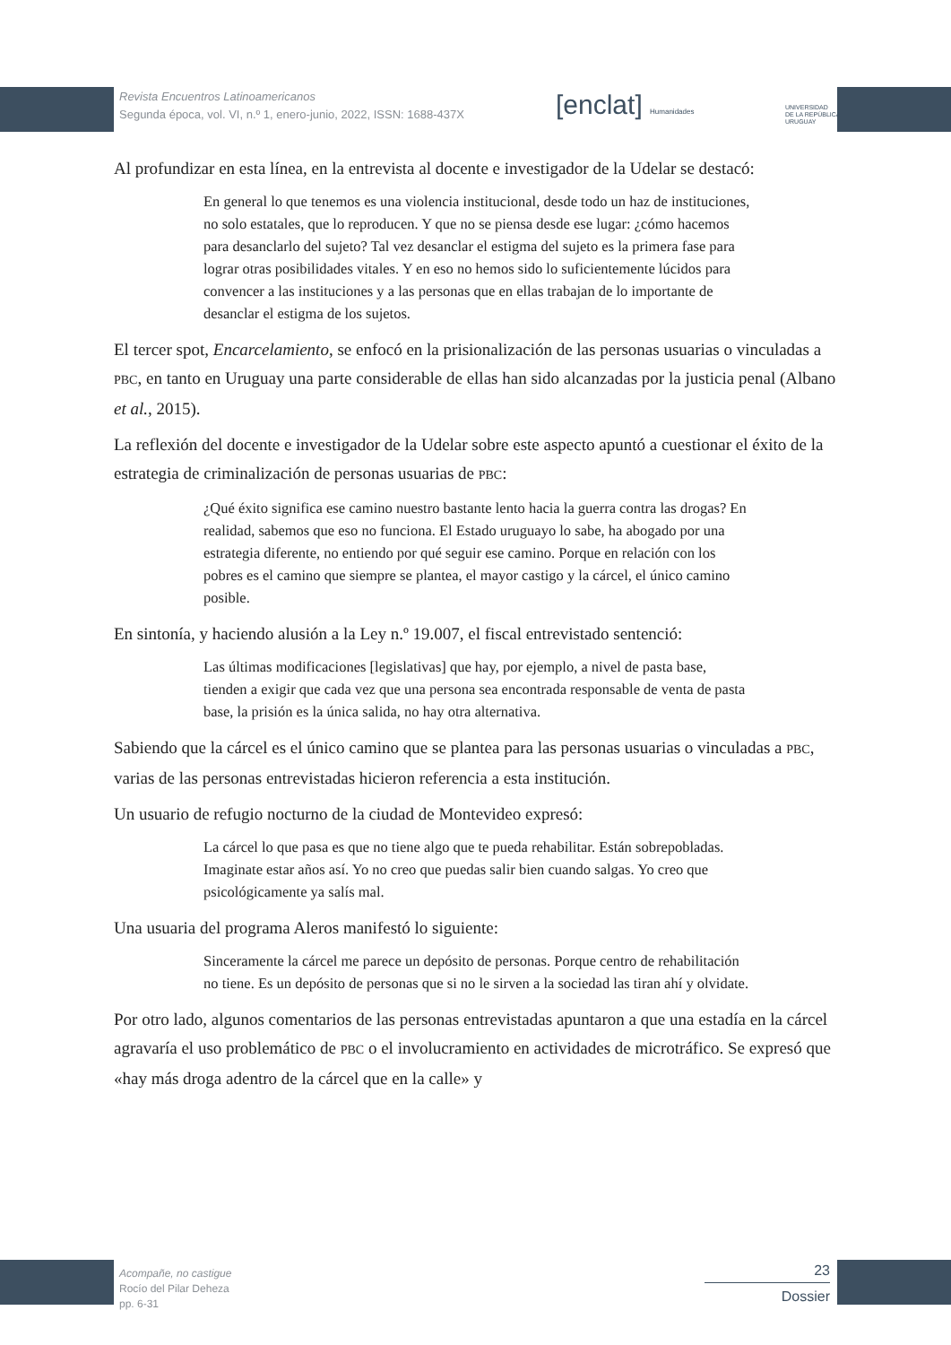Revista Encuentros Latinoamericanos
Segunda época, vol. VI, n.º 1, enero-junio, 2022, ISSN: 1688-437X
[enclat] Humanidades
UNIVERSIDAD
DE LA REPÚBLICA
URUGUAY
Al profundizar en esta línea, en la entrevista al docente e investigador de la Udelar se destacó:
En general lo que tenemos es una violencia institucional, desde todo un haz de instituciones, no solo estatales, que lo reproducen. Y que no se piensa desde ese lugar: ¿cómo hacemos para desanclarlo del sujeto? Tal vez desanclar el estigma del sujeto es la primera fase para lograr otras posibilidades vitales. Y en eso no hemos sido lo suficientemente lúcidos para convencer a las instituciones y a las personas que en ellas trabajan de lo importante de desanclar el estigma de los sujetos.
El tercer spot, Encarcelamiento, se enfocó en la prisionalización de las personas usuarias o vinculadas a PBC, en tanto en Uruguay una parte considerable de ellas han sido alcanzadas por la justicia penal (Albano et al., 2015).
La reflexión del docente e investigador de la Udelar sobre este aspecto apuntó a cuestionar el éxito de la estrategia de criminalización de personas usuarias de PBC:
¿Qué éxito significa ese camino nuestro bastante lento hacia la guerra contra las drogas? En realidad, sabemos que eso no funciona. El Estado uruguayo lo sabe, ha abogado por una estrategia diferente, no entiendo por qué seguir ese camino. Porque en relación con los pobres es el camino que siempre se plantea, el mayor castigo y la cárcel, el único camino posible.
En sintonía, y haciendo alusión a la Ley n.º 19.007, el fiscal entrevistado sentenció:
Las últimas modificaciones [legislativas] que hay, por ejemplo, a nivel de pasta base, tienden a exigir que cada vez que una persona sea encontrada responsable de venta de pasta base, la prisión es la única salida, no hay otra alternativa.
Sabiendo que la cárcel es el único camino que se plantea para las personas usuarias o vinculadas a PBC, varias de las personas entrevistadas hicieron referencia a esta institución.
Un usuario de refugio nocturno de la ciudad de Montevideo expresó:
La cárcel lo que pasa es que no tiene algo que te pueda rehabilitar. Están sobrepobladas. Imaginate estar años así. Yo no creo que puedas salir bien cuando salgas. Yo creo que psicológicamente ya salís mal.
Una usuaria del programa Aleros manifestó lo siguiente:
Sinceramente la cárcel me parece un depósito de personas. Porque centro de rehabilitación no tiene. Es un depósito de personas que si no le sirven a la sociedad las tiran ahí y olvidate.
Por otro lado, algunos comentarios de las personas entrevistadas apuntaron a que una estadía en la cárcel agravaría el uso problemático de PBC o el involucramiento en actividades de microtráfico. Se expresó que «hay más droga adentro de la cárcel que en la calle» y
Acompañe, no castigue
Rocío del Pilar Deheza
pp. 6-31
23
Dossier